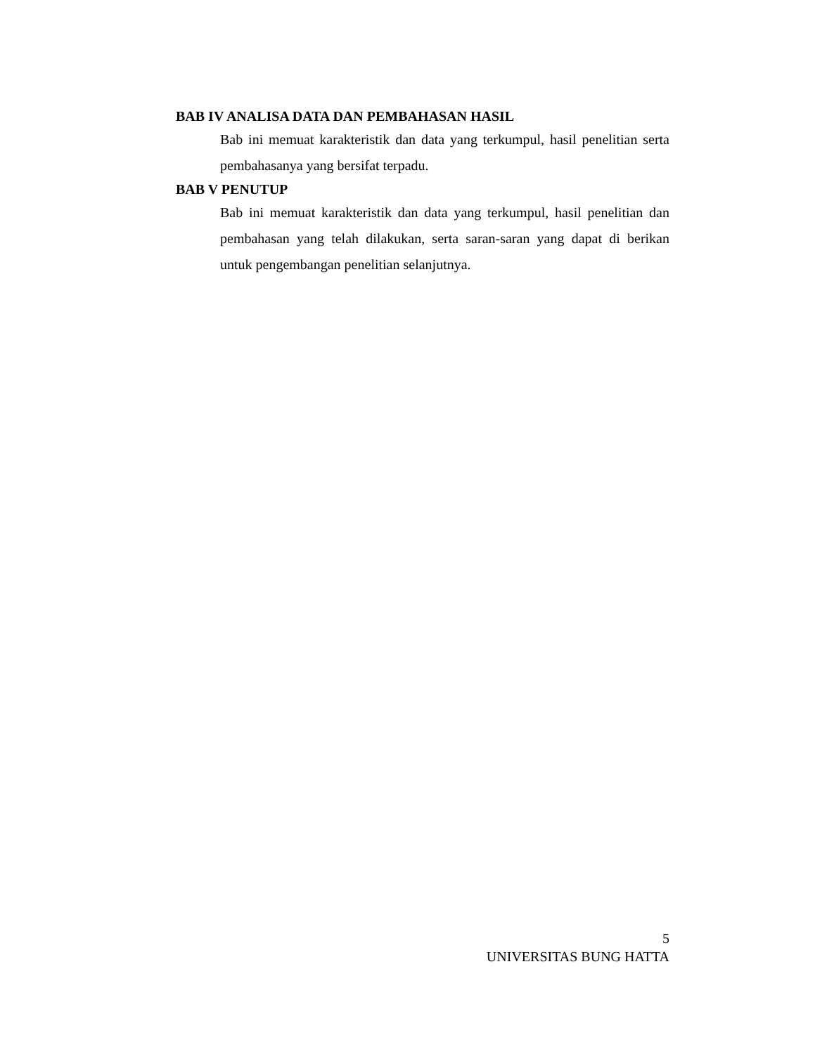BAB IV ANALISA DATA DAN PEMBAHASAN HASIL
Bab ini memuat karakteristik dan data yang terkumpul, hasil penelitian serta pembahasanya yang bersifat terpadu.
BAB V PENUTUP
Bab ini memuat karakteristik dan data yang terkumpul, hasil penelitian dan pembahasan yang telah dilakukan, serta saran-saran yang dapat di berikan untuk pengembangan penelitian selanjutnya.
5
UNIVERSITAS BUNG HATTA